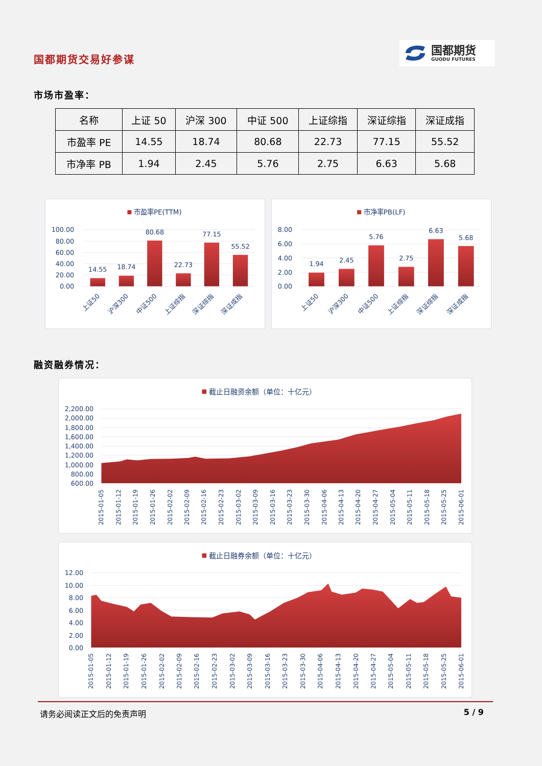国都期货交易好参谋
国都期货
GUODU FUTURES
市场市盈率：
| 名称 | 上证 50 | 沪深 300 | 中证 500 | 上证综指 | 深证综指 | 深证成指 |
| --- | --- | --- | --- | --- | --- | --- |
| 市盈率 PE | 14.55 | 18.74 | 80.68 | 22.73 | 77.15 | 55.52 |
| 市净率 PB | 1.94 | 2.45 | 5.76 | 2.75 | 6.63 | 5.68 |
市盈率PE(TTM)
100.00
80.00
60.00
40.00
20.00
0.00
14.55
18.74
80.68
22.73
77.15
55.52
上证50
沪深300
中证500
上证综指
深证综指
深证成指
市净率PB(LF)
8.00
6.00
4.00
2.00
0.00
1.94
2.45
5.76
2.75
6.63
5.68
上证50
沪深300
中证500
上证综指
深证综指
深证成指
融资融券情况：
截止日融资余额（单位：十亿元）
2,200.00
2,000.00
1,800.00
1,600.00
1,400.00
1,200.00
1,000.00
800.00
600.00
2015-01-05
2015-01-12
2015-01-19
2015-01-26
2015-02-02
2015-02-09
2015-02-16
2015-02-23
2015-03-02
2015-03-09
2015-03-16
2015-03-23
2015-03-30
2015-04-06
2015-04-13
2015-04-20
2015-04-27
2015-05-04
2015-05-11
2015-05-18
2015-05-25
2015-06-01
截止日融券余额（单位：十亿元）
12.00
10.00
8.00
6.00
4.00
2.00
0.00
2015-01-05
2015-01-12
2015-01-19
2015-01-26
2015-02-02
2015-02-09
2015-02-16
2015-02-23
2015-03-02
2015-03-09
2015-03-16
2015-03-23
2015-03-30
2015-04-06
2015-04-13
2015-04-20
2015-04-27
2015-05-04
2015-05-11
2015-05-18
2015-05-25
2015-06-01
请务必阅读正文后的免责声明 5 / 9